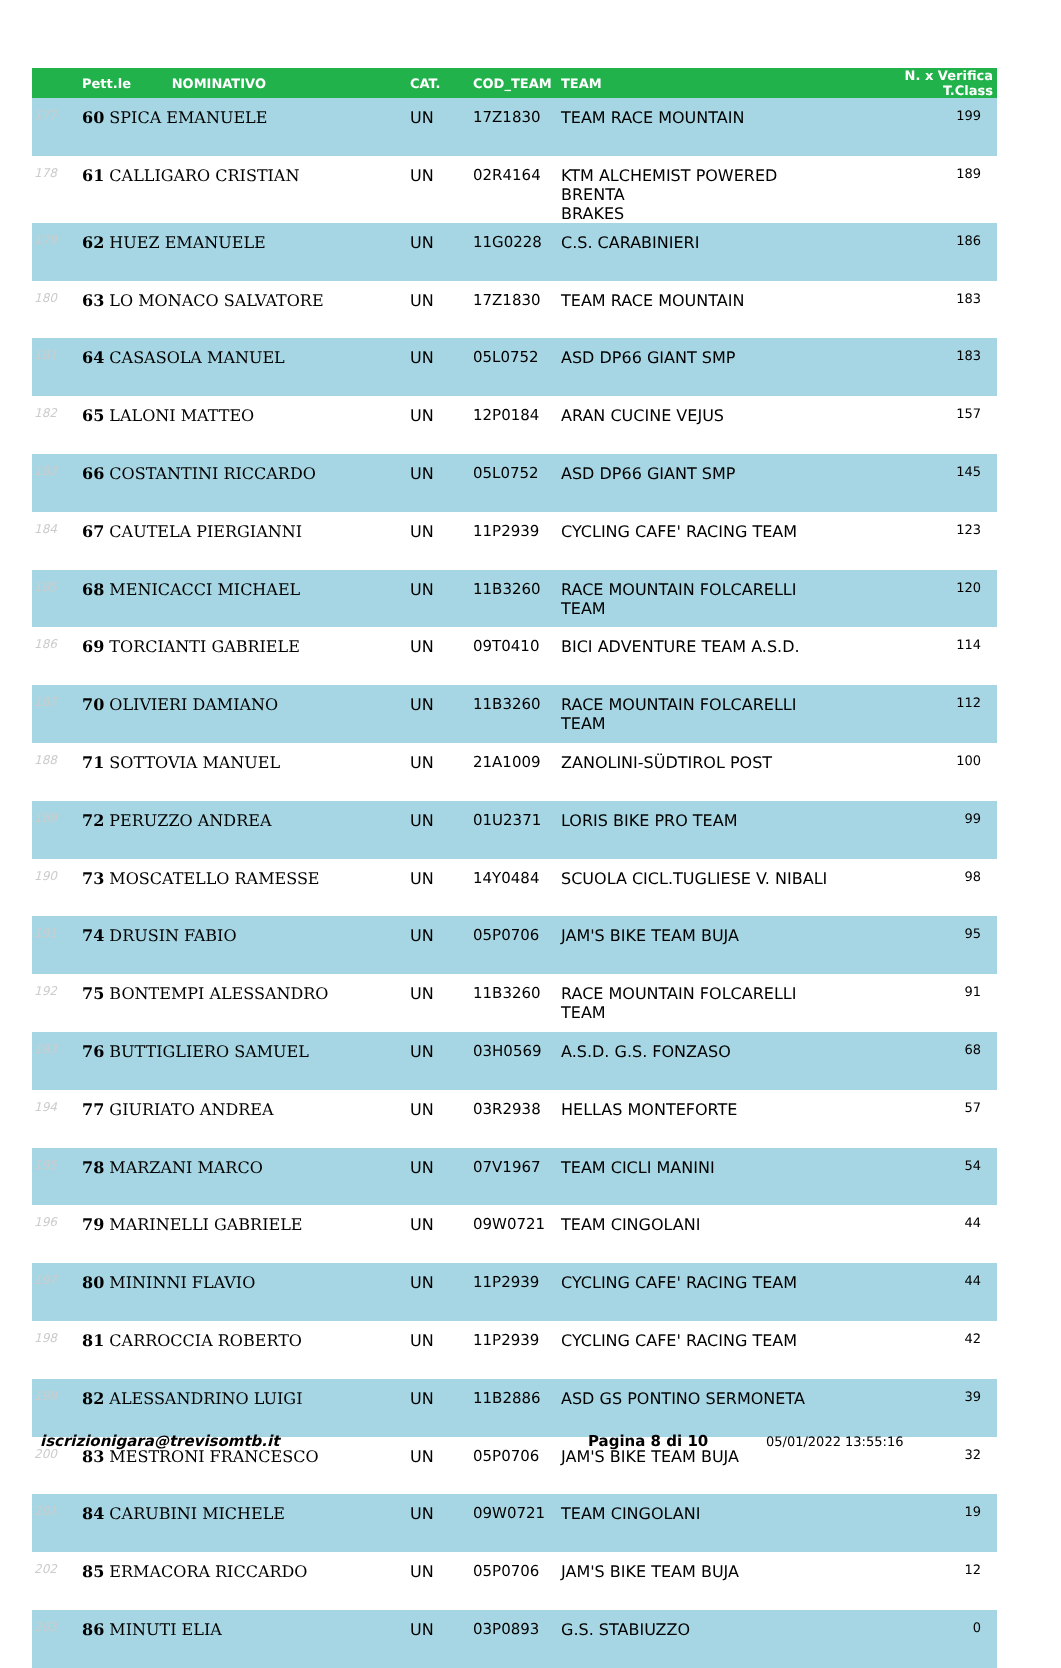| | Pett.le NOMINATIVO | CAT. | COD_TEAM | TEAM | N. x Verifica T.Class |
| --- | --- | --- | --- | --- | --- |
| 177 | 60 SPICA EMANUELE | UN | 17Z1830 | TEAM RACE MOUNTAIN | 199 |
| 178 | 61 CALLIGARO CRISTIAN | UN | 02R4164 | KTM ALCHEMIST POWERED BRENTA BRAKES | 189 |
| 179 | 62 HUEZ EMANUELE | UN | 11G0228 | C.S. CARABINIERI | 186 |
| 180 | 63 LO MONACO SALVATORE | UN | 17Z1830 | TEAM RACE MOUNTAIN | 183 |
| 181 | 64 CASASOLA MANUEL | UN | 05L0752 | ASD DP66 GIANT SMP | 183 |
| 182 | 65 LALONI MATTEO | UN | 12P0184 | ARAN CUCINE VEJUS | 157 |
| 183 | 66 COSTANTINI RICCARDO | UN | 05L0752 | ASD DP66 GIANT SMP | 145 |
| 184 | 67 CAUTELA PIERGIANNI | UN | 11P2939 | CYCLING CAFE' RACING TEAM | 123 |
| 185 | 68 MENICACCI MICHAEL | UN | 11B3260 | RACE MOUNTAIN FOLCARELLI TEAM | 120 |
| 186 | 69 TORCIANTI GABRIELE | UN | 09T0410 | BICI ADVENTURE TEAM A.S.D. | 114 |
| 187 | 70 OLIVIERI DAMIANO | UN | 11B3260 | RACE MOUNTAIN FOLCARELLI TEAM | 112 |
| 188 | 71 SOTTOVIA MANUEL | UN | 21A1009 | ZANOLINI-SÜDTIROL POST | 100 |
| 189 | 72 PERUZZO ANDREA | UN | 01U2371 | LORIS BIKE PRO TEAM | 99 |
| 190 | 73 MOSCATELLO RAMESSE | UN | 14Y0484 | SCUOLA CICL.TUGLIESE V. NIBALI | 98 |
| 191 | 74 DRUSIN FABIO | UN | 05P0706 | JAM'S BIKE TEAM BUJA | 95 |
| 192 | 75 BONTEMPI ALESSANDRO | UN | 11B3260 | RACE MOUNTAIN FOLCARELLI TEAM | 91 |
| 193 | 76 BUTTIGLIERO SAMUEL | UN | 03H0569 | A.S.D. G.S. FONZASO | 68 |
| 194 | 77 GIURIATO ANDREA | UN | 03R2938 | HELLAS MONTEFORTE | 57 |
| 195 | 78 MARZANI MARCO | UN | 07V1967 | TEAM CICLI MANINI | 54 |
| 196 | 79 MARINELLI GABRIELE | UN | 09W0721 | TEAM CINGOLANI | 44 |
| 197 | 80 MININNI FLAVIO | UN | 11P2939 | CYCLING CAFE' RACING TEAM | 44 |
| 198 | 81 CARROCCIA ROBERTO | UN | 11P2939 | CYCLING CAFE' RACING TEAM | 42 |
| 199 | 82 ALESSANDRINO LUIGI | UN | 11B2886 | ASD GS PONTINO SERMONETA | 39 |
| 200 | 83 MESTRONI FRANCESCO | UN | 05P0706 | JAM'S BIKE TEAM BUJA | 32 |
| 201 | 84 CARUBINI MICHELE | UN | 09W0721 | TEAM CINGOLANI | 19 |
| 202 | 85 ERMACORA RICCARDO | UN | 05P0706 | JAM'S BIKE TEAM BUJA | 12 |
| 203 | 86 MINUTI ELIA | UN | 03P0893 | G.S. STABIUZZO | 0 |
iscrizionigara@trevisomtb.it Pagina 8 di 10 05/01/2022 13:55:16